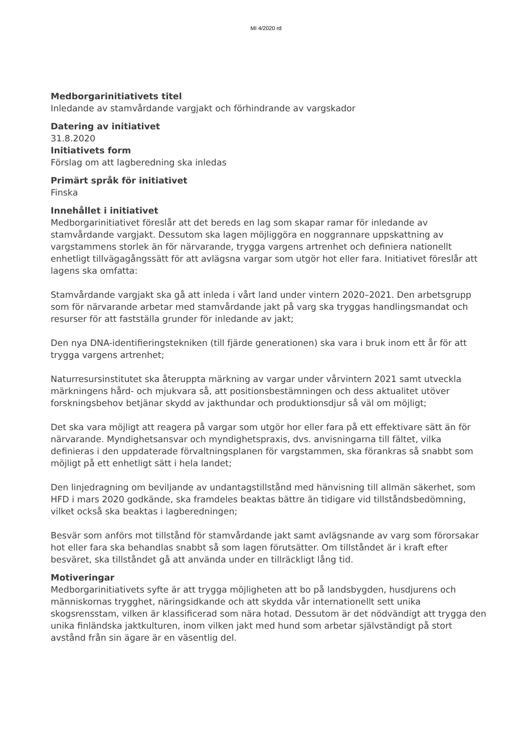MI 4/2020 rd
Medborgarinitiativets titel
Inledande av stamvårdande vargjakt och förhindrande av vargskador
Datering av initiativet
31.8.2020
Initiativets form
Förslag om att lagberedning ska inledas
Primärt språk för initiativet
Finska
Innehållet i initiativet
Medborgarinitiativet föreslår att det bereds en lag som skapar ramar för inledande av stamvårdande vargjakt. Dessutom ska lagen möjliggöra en noggrannare uppskattning av vargstammens storlek än för närvarande, trygga vargens artrenhet och definiera nationellt enhetligt tillvägagångssätt för att avlägsna vargar som utgör hot eller fara. Initiativet föreslår att lagens ska omfatta:
Stamvårdande vargjakt ska gå att inleda i vårt land under vintern 2020–2021. Den arbetsgrupp som för närvarande arbetar med stamvårdande jakt på varg ska tryggas handlingsmandat och resurser för att fastställa grunder för inledande av jakt;
Den nya DNA-identifieringstekniken (till fjärde generationen) ska vara i bruk inom ett år för att trygga vargens artrenhet;
Naturresursinstitutet ska återuppta märkning av vargar under vårvintern 2021 samt utveckla märkningens hård- och mjukvara så, att positionsbestämningen och dess aktualitet utöver forskningsbehov betjänar skydd av jakthundar och produktionsdjur så väl om möjligt;
Det ska vara möjligt att reagera på vargar som utgör hor eller fara på ett effektivare sätt än för närvarande. Myndighetsansvar och myndighetspraxis, dvs. anvisningarna till fältet, vilka definieras i den uppdaterade förvaltningsplanen för vargstammen, ska förankras så snabbt som möjligt på ett enhetligt sätt i hela landet;
Den linjedragning om beviljande av undantagstillstånd med hänvisning till allmän säkerhet, som HFD i mars 2020 godkände, ska framdeles beaktas bättre än tidigare vid tillståndsbedömning, vilket också ska beaktas i lagberedningen;
Besvär som anförs mot tillstånd för stamvårdande jakt samt avlägsnande av varg som förorsakar hot eller fara ska behandlas snabbt så som lagen förutsätter. Om tillståndet är i kraft efter besväret, ska tillståndet gå att använda under en tillräckligt lång tid.
Motiveringar
Medborgarinitiativets syfte är att trygga möjligheten att bo på landsbygden, husdjurens och människornas trygghet, näringsidkande och att skydda vår internationellt sett unika skogsrensstam, vilken är klassificerad som nära hotad. Dessutom är det nödvändigt att trygga den unika finländska jaktkulturen, inom vilken jakt med hund som arbetar självständigt på stort avstånd från sin ägare är en väsentlig del.